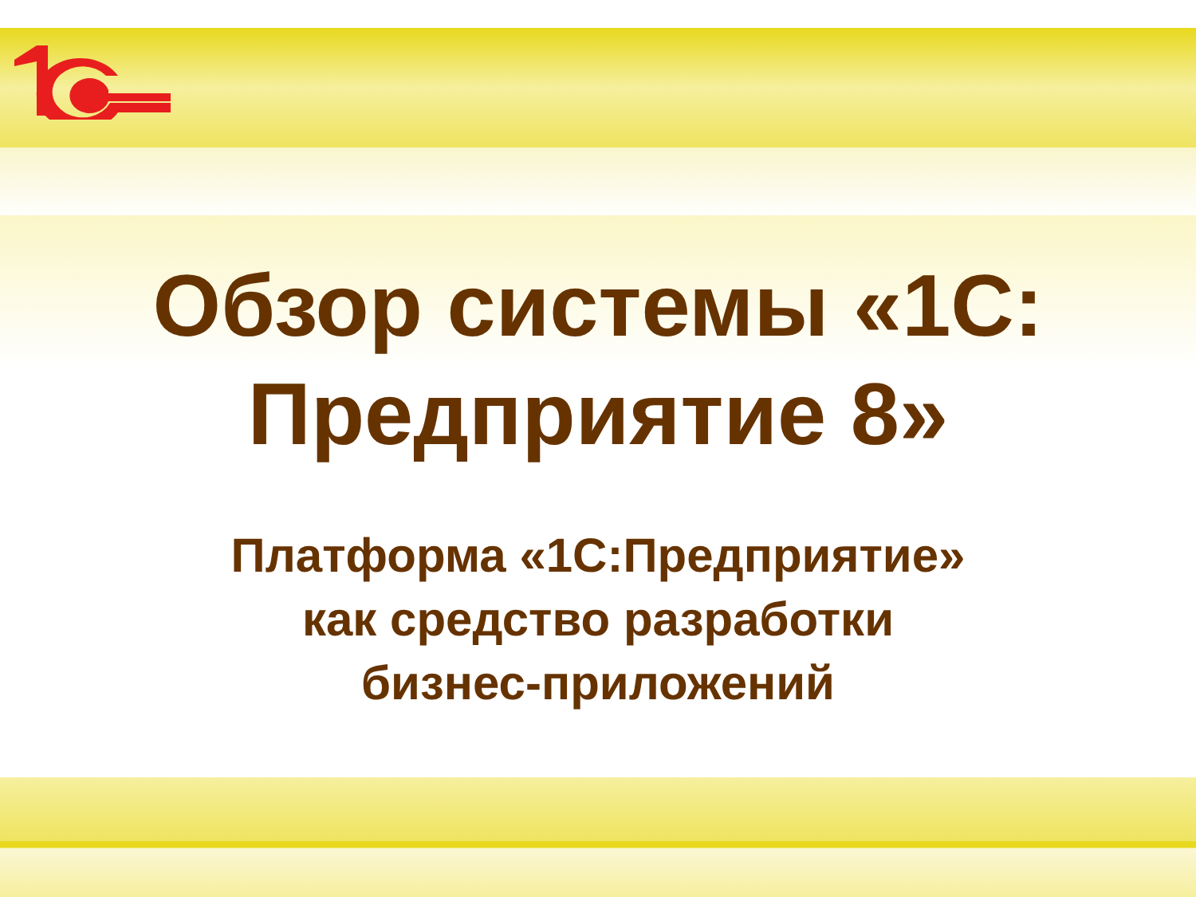Обзор системы «1С:
Предприятие 8»
Платформа «1С:Предприятие»
как средство разработки
бизнес-приложений